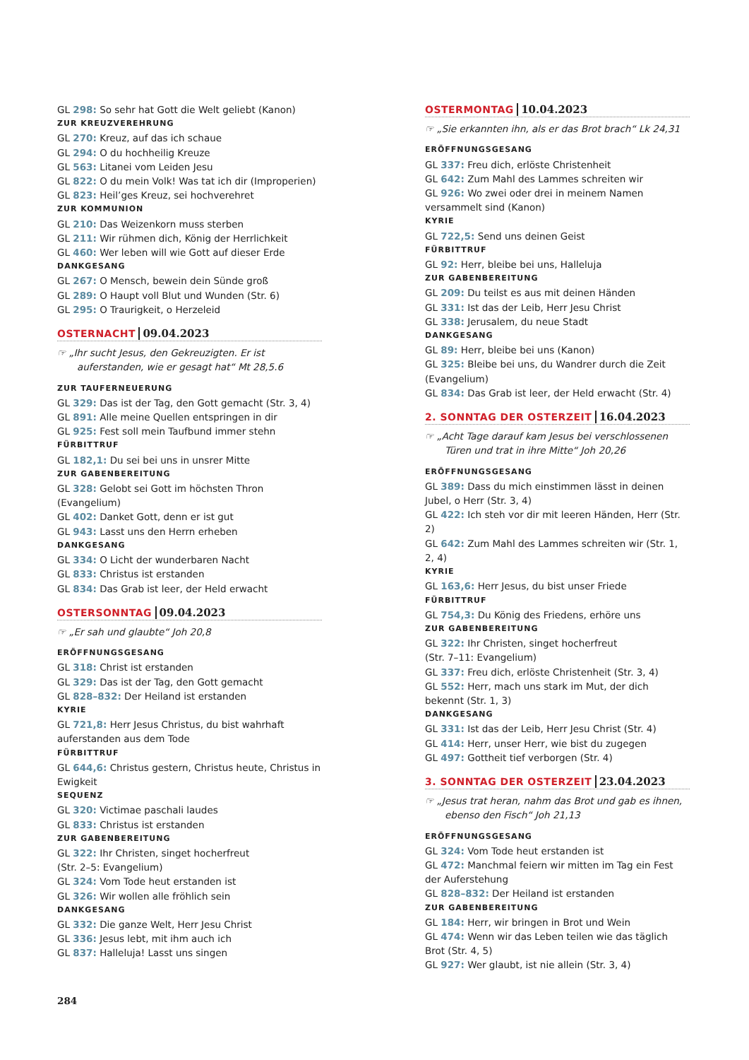GL 298: So sehr hat Gott die Welt geliebt (Kanon)
ZUR KREUZVEREHRUNG
GL 270: Kreuz, auf das ich schaue
GL 294: O du hochheilig Kreuze
GL 563: Litanei vom Leiden Jesu
GL 822: O du mein Volk! Was tat ich dir (Improperien)
GL 823: Heil’ges Kreuz, sei hochverehret
ZUR KOMMUNION
GL 210: Das Weizenkorn muss sterben
GL 211: Wir rühmen dich, König der Herrlichkeit
GL 460: Wer leben will wie Gott auf dieser Erde
DANKGESANG
GL 267: O Mensch, bewein dein Sünde groß
GL 289: O Haupt voll Blut und Wunden (Str. 6)
GL 295: O Traurigkeit, o Herzeleid
OSTERNACHT 09.04.2023
☞ „Ihr sucht Jesus, den Gekreuzigten. Er ist auferstanden, wie er gesagt hat“ Mt 28,5.6
ZUR TAUFERNEUERUNG
GL 329: Das ist der Tag, den Gott gemacht (Str. 3, 4)
GL 891: Alle meine Quellen entspringen in dir
GL 925: Fest soll mein Taufbund immer stehn
FÜRBITTRUF
GL 182,1: Du sei bei uns in unsrer Mitte
ZUR GABENBEREITUNG
GL 328: Gelobt sei Gott im höchsten Thron (Evangelium)
GL 402: Danket Gott, denn er ist gut
GL 943: Lasst uns den Herrn erheben
DANKGESANG
GL 334: O Licht der wunderbaren Nacht
GL 833: Christus ist erstanden
GL 834: Das Grab ist leer, der Held erwacht
OSTERSONNTAG 09.04.2023
☞ „Er sah und glaubte“ Joh 20,8
ERÖFFNUNGSGESANG
GL 318: Christ ist erstanden
GL 329: Das ist der Tag, den Gott gemacht
GL 828–832: Der Heiland ist erstanden
KYRIE
GL 721,8: Herr Jesus Christus, du bist wahrhaft auferstanden aus dem Tode
FÜRBITTRUF
GL 644,6: Christus gestern, Christus heute, Christus in Ewigkeit
SEQUENZ
GL 320: Victimae paschali laudes
GL 833: Christus ist erstanden
ZUR GABENBEREITUNG
GL 322: Ihr Christen, singet hocherfreut
(Str. 2–5: Evangelium)
GL 324: Vom Tode heut erstanden ist
GL 326: Wir wollen alle fröhlich sein
DANKGESANG
GL 332: Die ganze Welt, Herr Jesu Christ
GL 336: Jesus lebt, mit ihm auch ich
GL 837: Halleluja! Lasst uns singen
OSTERMONTAG 10.04.2023
☞ „Sie erkannten ihn, als er das Brot brach“ Lk 24,31
ERÖFFNUNGSGESANG
GL 337: Freu dich, erlöste Christenheit
GL 642: Zum Mahl des Lammes schreiten wir
GL 926: Wo zwei oder drei in meinem Namen versammelt sind (Kanon)
KYRIE
GL 722,5: Send uns deinen Geist
FÜRBITTRUF
GL 92: Herr, bleibe bei uns, Halleluja
ZUR GABENBEREITUNG
GL 209: Du teilst es aus mit deinen Händen
GL 331: Ist das der Leib, Herr Jesu Christ
GL 338: Jerusalem, du neue Stadt
DANKGESANG
GL 89: Herr, bleibe bei uns (Kanon)
GL 325: Bleibe bei uns, du Wandrer durch die Zeit (Evangelium)
GL 834: Das Grab ist leer, der Held erwacht (Str. 4)
2. SONNTAG DER OSTERZEIT 16.04.2023
☞ „Acht Tage darauf kam Jesus bei verschlossenen Türen und trat in ihre Mitte“ Joh 20,26
ERÖFFNUNGSGESANG
GL 389: Dass du mich einstimmen lässt in deinen Jubel, o Herr (Str. 3, 4)
GL 422: Ich steh vor dir mit leeren Händen, Herr (Str. 2)
GL 642: Zum Mahl des Lammes schreiten wir (Str. 1, 2, 4)
KYRIE
GL 163,6: Herr Jesus, du bist unser Friede
FÜRBITTRUF
GL 754,3: Du König des Friedens, erhöre uns
ZUR GABENBEREITUNG
GL 322: Ihr Christen, singet hocherfreut
(Str. 7–11: Evangelium)
GL 337: Freu dich, erlöste Christenheit (Str. 3, 4)
GL 552: Herr, mach uns stark im Mut, der dich bekennt (Str. 1, 3)
DANKGESANG
GL 331: Ist das der Leib, Herr Jesu Christ (Str. 4)
GL 414: Herr, unser Herr, wie bist du zugegen
GL 497: Gottheit tief verborgen (Str. 4)
3. SONNTAG DER OSTERZEIT 23.04.2023
☞ „Jesus trat heran, nahm das Brot und gab es ihnen, ebenso den Fisch“ Joh 21,13
ERÖFFNUNGSGESANG
GL 324: Vom Tode heut erstanden ist
GL 472: Manchmal feiern wir mitten im Tag ein Fest der Auferstehung
GL 828–832: Der Heiland ist erstanden
ZUR GABENBEREITUNG
GL 184: Herr, wir bringen in Brot und Wein
GL 474: Wenn wir das Leben teilen wie das täglich Brot (Str. 4, 5)
GL 927: Wer glaubt, ist nie allein (Str. 3, 4)
284